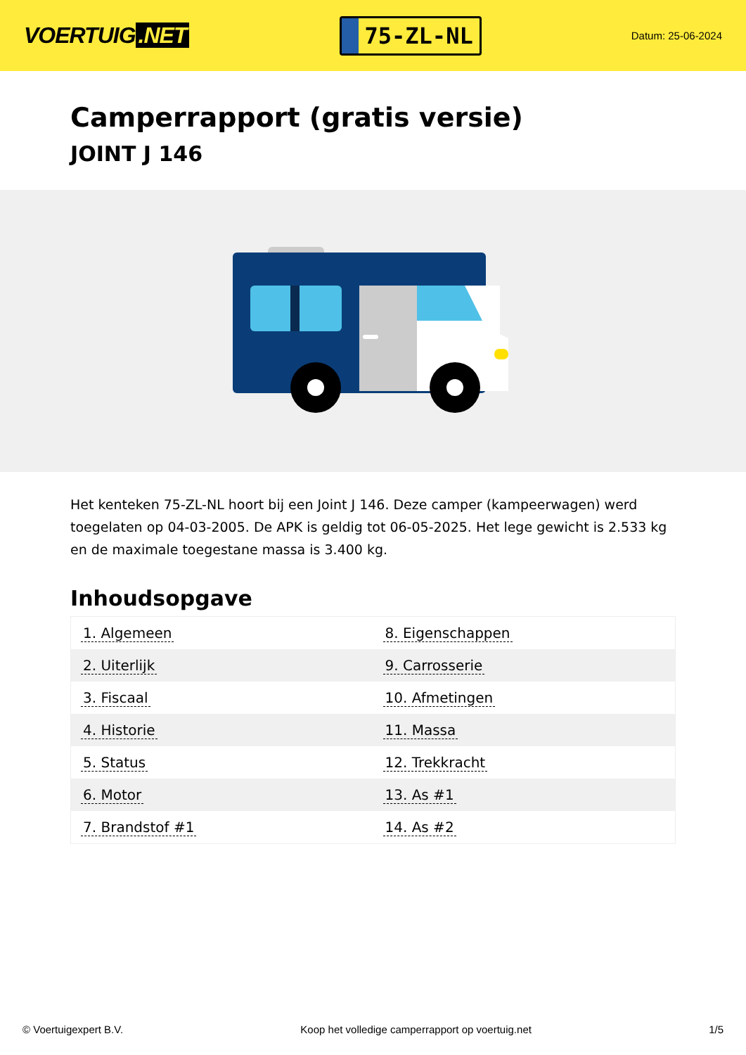VOERTUIG.NET
75-ZL-NL
Datum: 25-06-2024
Camperrapport (gratis versie)
JOINT J 146
Het kenteken 75-ZL-NL hoort bij een Joint J 146. Deze camper (kampeerwagen) werd toegelaten op 04-03-2005. De APK is geldig tot 06-05-2025. Het lege gewicht is 2.533 kg en de maximale toegestane massa is 3.400 kg.
Inhoudsopgave
| 1. Algemeen | 8. Eigenschappen |
| 2. Uiterlijk | 9. Carrosserie |
| 3. Fiscaal | 10. Afmetingen |
| 4. Historie | 11. Massa |
| 5. Status | 12. Trekkracht |
| 6. Motor | 13. As #1 |
| 7. Brandstof #1 | 14. As #2 |
© Voertuigexpert B.V. Koop het volledige camperrapport op voertuig.net 1/5